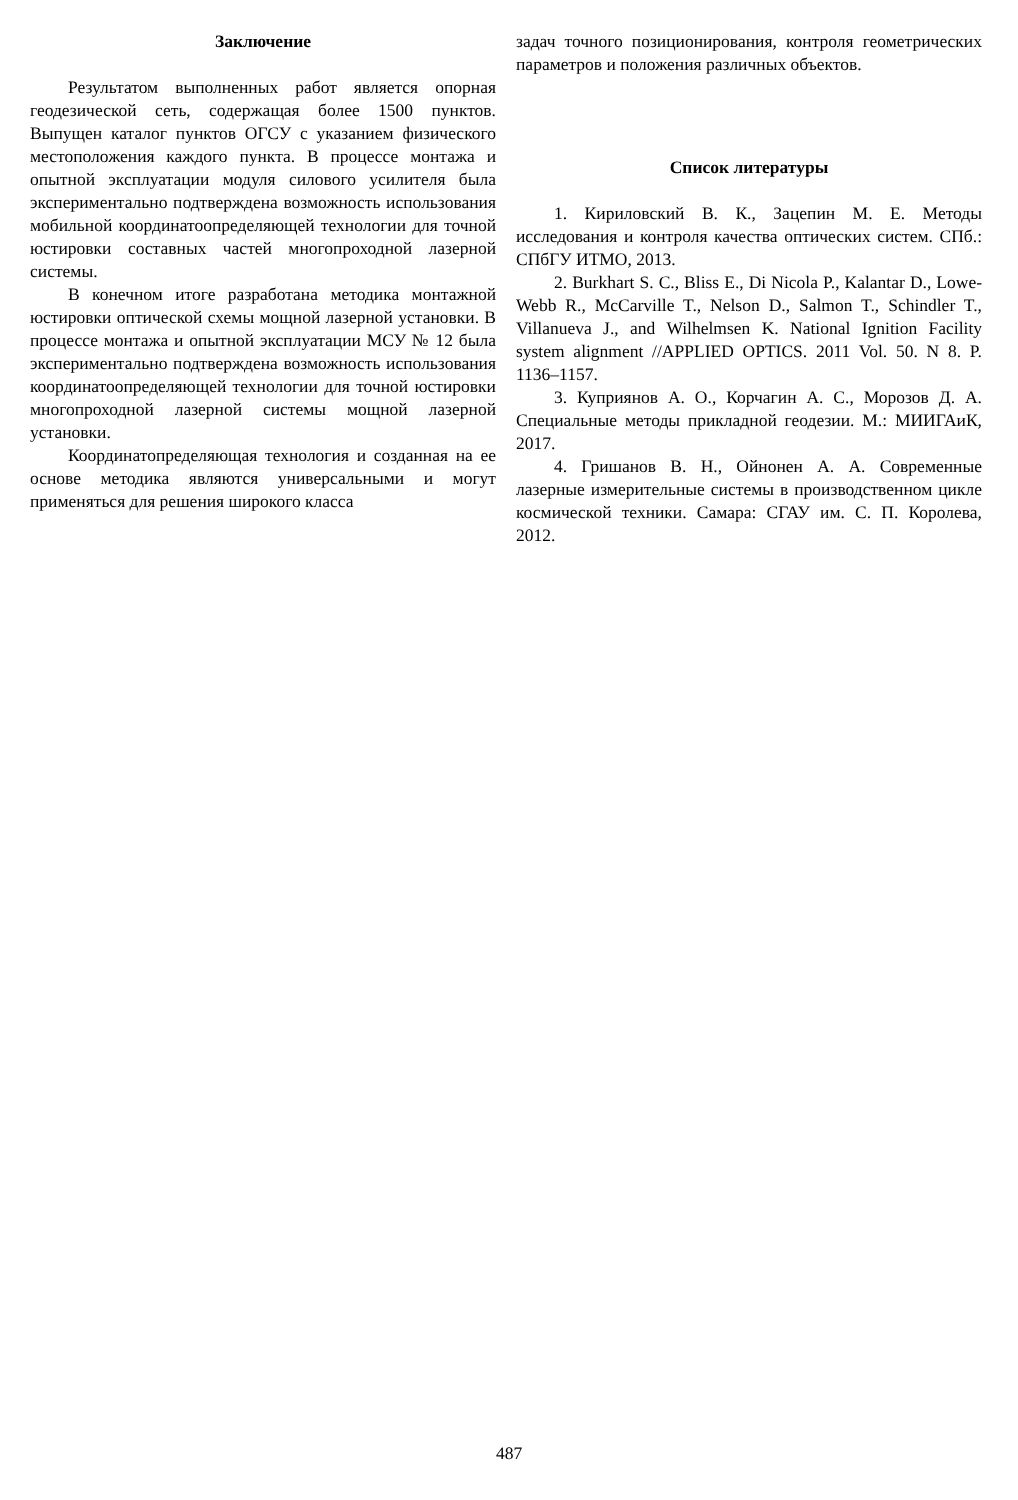Заключение
Результатом выполненных работ является опорная геодезической сеть, содержащая более 1500 пунктов. Выпущен каталог пунктов ОГСУ с указанием физического местоположения каждого пункта. В процессе монтажа и опытной эксплуатации модуля силового усилителя была экспериментально подтверждена возможность использования мобильной координатоопределяющей технологии для точной юстировки составных частей многопроходной лазерной системы.
В конечном итоге разработана методика монтажной юстировки оптической схемы мощной лазерной установки. В процессе монтажа и опытной эксплуатации МСУ № 12 была экспериментально подтверждена возможность использования координатоопределяющей технологии для точной юстировки многопроходной лазерной системы мощной лазерной установки.
Координатопределяющая технология и созданная на ее основе методика являются универсальными и могут применяться для решения широкого класса
задач точного позиционирования, контроля геометрических параметров и положения различных объектов.
Список литературы
1. Кириловский В. К., Зацепин М. Е. Методы исследования и контроля качества оптических систем. СПб.: СПбГУ ИТМО, 2013.
2. Burkhart S. C., Bliss E., Di Nicola P., Kalantar D., Lowe-Webb R., McCarville T., Nelson D., Salmon T., Schindler T., Villanueva J., and Wilhelmsen K. National Ignition Facility system alignment //APPLIED OPTICS. 2011 Vol. 50. N 8. P. 1136–1157.
3. Куприянов А. О., Корчагин А. С., Морозов Д. А. Специальные методы прикладной геодезии. М.: МИИГАиК, 2017.
4. Гришанов В. Н., Ойнонен А. А. Современные лазерные измерительные системы в производственном цикле космической техники. Самара: СГАУ им. С. П. Королева, 2012.
487